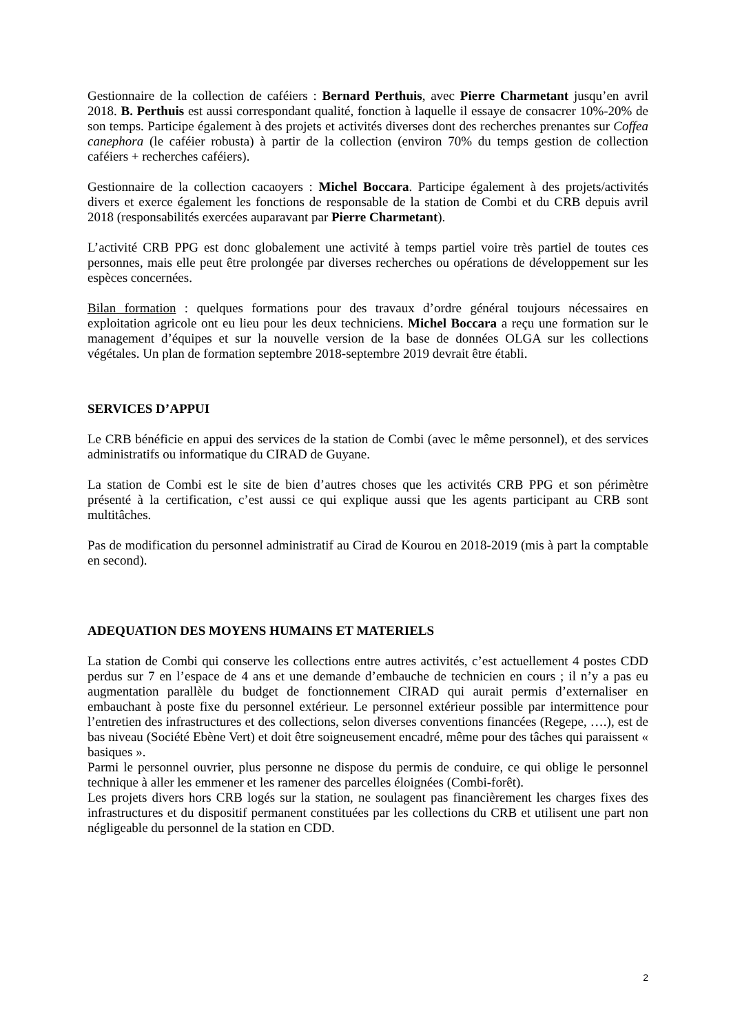Gestionnaire de la collection de caféiers : Bernard Perthuis, avec Pierre Charmetant jusqu’en avril 2018. B. Perthuis est aussi correspondant qualité, fonction à laquelle il essaye de consacrer 10%-20% de son temps. Participe également à des projets et activités diverses dont des recherches prenantes sur Coffea canephora (le caféier robusta) à partir de la collection (environ 70% du temps gestion de collection caféiers + recherches caféiers).
Gestionnaire de la collection cacaoyers : Michel Boccara. Participe également à des projets/activités divers et exerce également les fonctions de responsable de la station de Combi et du CRB depuis avril 2018 (responsabilités exercées auparavant par Pierre Charmetant).
L’activité CRB PPG est donc globalement une activité à temps partiel voire très partiel de toutes ces personnes, mais elle peut être prolongée par diverses recherches ou opérations de développement sur les espèces concernées.
Bilan formation : quelques formations pour des travaux d’ordre général toujours nécessaires en exploitation agricole ont eu lieu pour les deux techniciens. Michel Boccara a reçu une formation sur le management d’équipes et sur la nouvelle version de la base de données OLGA sur les collections végétales. Un plan de formation septembre 2018-septembre 2019 devrait être établi.
SERVICES D’APPUI
Le CRB bénéficie en appui des services de la station de Combi (avec le même personnel), et des services administratifs ou informatique du CIRAD de Guyane.
La station de Combi est le site de bien d’autres choses que les activités CRB PPG et son périmètre présenté à la certification, c’est aussi ce qui explique aussi que les agents participant au CRB sont multitâches.
Pas de modification du personnel administratif au Cirad de Kourou en 2018-2019 (mis à part la comptable en second).
ADEQUATION DES MOYENS HUMAINS ET MATERIELS
La station de Combi qui conserve les collections entre autres activités, c’est actuellement 4 postes CDD perdus sur 7 en l’espace de 4 ans et une demande d’embauche de technicien en cours ; il n’y a pas eu augmentation parallèle du budget de fonctionnement CIRAD qui aurait permis d’externaliser en embauchant à poste fixe du personnel extérieur. Le personnel extérieur possible par intermittence pour l’entretien des infrastructures et des collections, selon diverses conventions financées (Regepe, ….), est de bas niveau (Société Ebène Vert) et doit être soigneusement encadré, même pour des tâches qui paraissent « basiques ».
Parmi le personnel ouvrier, plus personne ne dispose du permis de conduire, ce qui oblige le personnel technique à aller les emmener et les ramener des parcelles éloignées (Combi-forêt).
Les projets divers hors CRB logés sur la station, ne soulagent pas financièrement les charges fixes des infrastructures et du dispositif permanent constituées par les collections du CRB et utilisent une part non négligeable du personnel de la station en CDD.
2